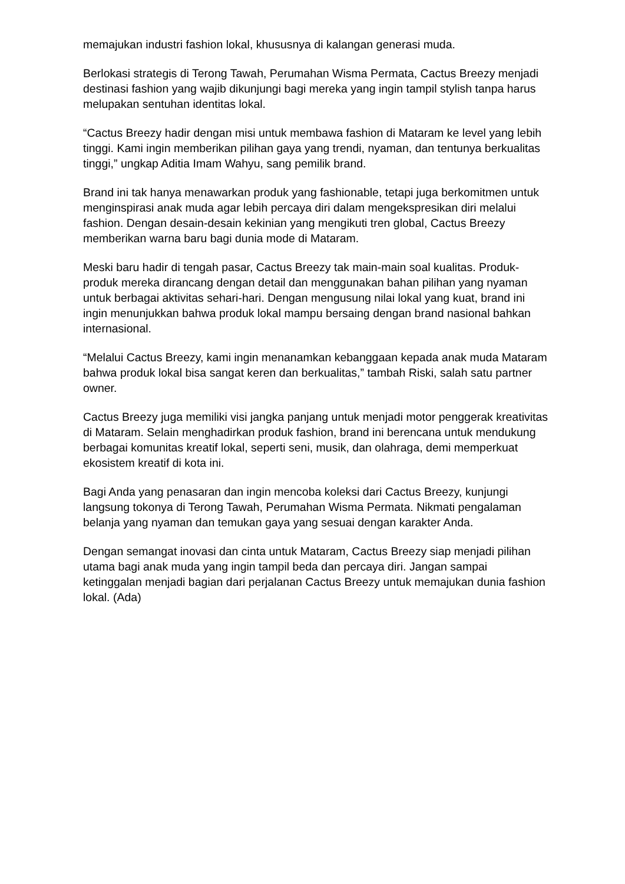memajukan industri fashion lokal, khususnya di kalangan generasi muda.
Berlokasi strategis di Terong Tawah, Perumahan Wisma Permata, Cactus Breezy menjadi destinasi fashion yang wajib dikunjungi bagi mereka yang ingin tampil stylish tanpa harus melupakan sentuhan identitas lokal.
“Cactus Breezy hadir dengan misi untuk membawa fashion di Mataram ke level yang lebih tinggi. Kami ingin memberikan pilihan gaya yang trendi, nyaman, dan tentunya berkualitas tinggi,” ungkap Aditia Imam Wahyu, sang pemilik brand.
Brand ini tak hanya menawarkan produk yang fashionable, tetapi juga berkomitmen untuk menginspirasi anak muda agar lebih percaya diri dalam mengekspresikan diri melalui fashion. Dengan desain-desain kekinian yang mengikuti tren global, Cactus Breezy memberikan warna baru bagi dunia mode di Mataram.
Meski baru hadir di tengah pasar, Cactus Breezy tak main-main soal kualitas. Produk-produk mereka dirancang dengan detail dan menggunakan bahan pilihan yang nyaman untuk berbagai aktivitas sehari-hari. Dengan mengusung nilai lokal yang kuat, brand ini ingin menunjukkan bahwa produk lokal mampu bersaing dengan brand nasional bahkan internasional.
“Melalui Cactus Breezy, kami ingin menanamkan kebanggaan kepada anak muda Mataram bahwa produk lokal bisa sangat keren dan berkualitas,” tambah Riski, salah satu partner owner.
Cactus Breezy juga memiliki visi jangka panjang untuk menjadi motor penggerak kreativitas di Mataram. Selain menghadirkan produk fashion, brand ini berencana untuk mendukung berbagai komunitas kreatif lokal, seperti seni, musik, dan olahraga, demi memperkuat ekosistem kreatif di kota ini.
Bagi Anda yang penasaran dan ingin mencoba koleksi dari Cactus Breezy, kunjungi langsung tokonya di Terong Tawah, Perumahan Wisma Permata. Nikmati pengalaman belanja yang nyaman dan temukan gaya yang sesuai dengan karakter Anda.
Dengan semangat inovasi dan cinta untuk Mataram, Cactus Breezy siap menjadi pilihan utama bagi anak muda yang ingin tampil beda dan percaya diri. Jangan sampai ketinggalan menjadi bagian dari perjalanan Cactus Breezy untuk memajukan dunia fashion lokal. (Ada)